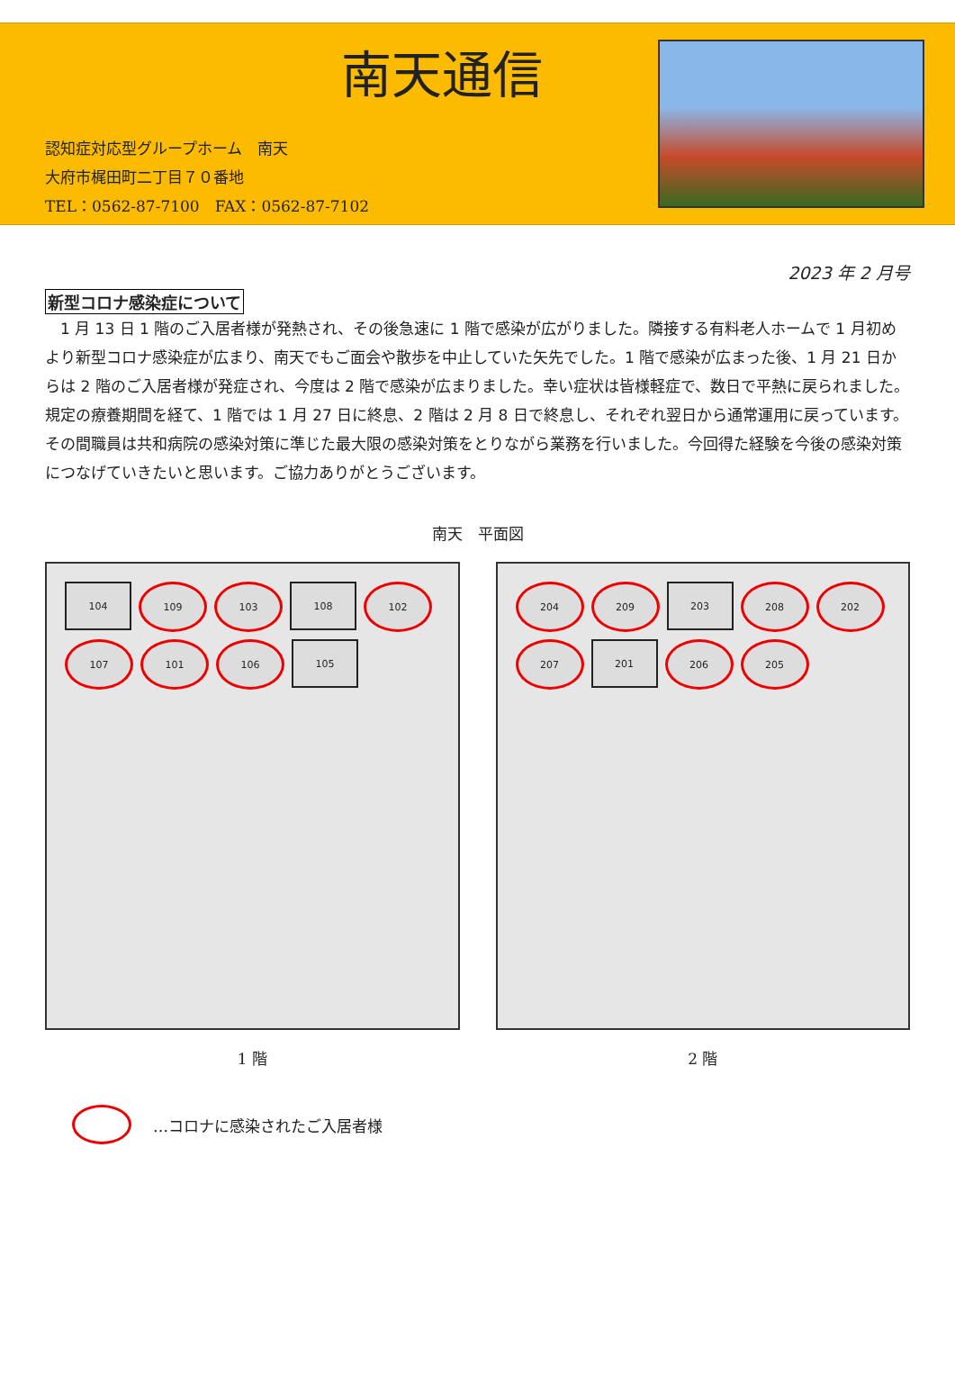南天通信
認知症対応型グループホーム　南天
大府市梶田町二丁目７０番地
TEL：0562-87-7100　FAX：0562-87-7102
2023 年 2 月号
新型コロナ感染症について
1 月 13 日 1 階のご入居者様が発熱され、その後急速に 1 階で感染が広がりました。隣接する有料老人ホームで 1 月初めより新型コロナ感染症が広まり、南天でもご面会や散歩を中止していた矢先でした。1 階で感染が広まった後、1 月 21 日からは 2 階のご入居者様が発症され、今度は 2 階で感染が広まりました。幸い症状は皆様軽症で、数日で平熱に戻られました。規定の療養期間を経て、1 階では 1 月 27 日に終息、2 階は 2 月 8 日で終息し、それぞれ翌日から通常運用に戻っています。その間職員は共和病院の感染対策に準じた最大限の感染対策をとりながら業務を行いました。今回得た経験を今後の感染対策につなげていきたいと思います。ご協力ありがとうございます。
南天　平面図
104
109
103
108
102
107
101
106
105
1 階
204
209
203
208
202
207
201
206
205
2 階
…コロナに感染されたご入居者様